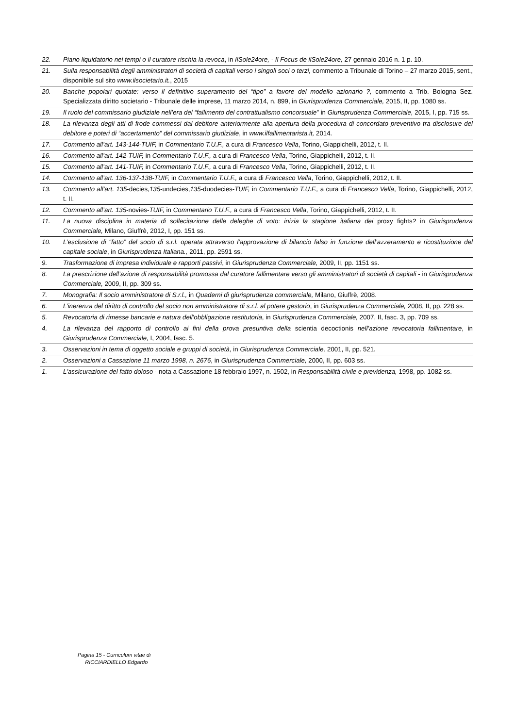| 22. | Piano liquidatorio nei tempi o il curatore rischia la revoca , in IlSole24ore, - Il Focus de ilSole24ore, 27 gennaio 2016 n. 1 p. 10. |
| 21. | Sulla responsabilità degli amministratori di società di capitali verso i singoli soci o terzi, commento a Tribunale di Torino – 27 marzo 2015, sent., disponibile sul sito www.ilsocietario.it. , 2015 |
| 20. | Banche popolari quotate: verso il definitivo superamento del “tipo” a favore del modello azionario ?, commento a Trib. Bologna Sez. Specializzata diritto societario - Tribunale delle imprese, 11 marzo 2014, n. 899, in Giurisprudenza Commerciale, 2015, II, pp. 1080 ss. |
| 19. | Il ruolo del commissario giudiziale nell’era del “fallimento del contrattualismo concorsuale ” in Giurisprudenza Commerciale, 2015, I, pp. 715 ss. |
| 18. | La rilevanza degli atti di frode commessi dal debitore anteriormente alla apertura della procedura di concordato preventivo tra disclosure del debitore e poteri di “accertamento” del commissario giudiziale , in www.ilfallimentarista.it, 2014. |
| 17. | Commento all’art. 143-144-TUIF, in Commentario T.U.F., a cura di Francesco Vella , Torino, Giappichelli, 2012, t. II. |
| 16. | Commento all’art. 142-TUIF, in Commentario T.U.F., a cura di Francesco Vella , Torino, Giappichelli, 2012, t. II. |
| 15. | Commento all’art. 141-TUIF, in Commentario T.U.F., a cura di Francesco Vella , Torino, Giappichelli, 2012, t. II. |
| 14. | Commento all’art. 136-137-138-TUIF, in Commentario T.U.F., a cura di Francesco Vella , Torino, Giappichelli, 2012, t. II. |
| 13. | Commento all’art. 135 -decies, 135 -undecies, 135 -duodecies- TUIF, in Commentario T.U.F., a cura di Francesco Vella , Torino, Giappichelli, 2012, t. II. |
| 12. | Commento all’art. 135 -novies- TUIF, in Commentario T.U.F., a cura di Francesco Vella , Torino, Giappichelli, 2012, t. II. |
| 11. | La nuova disciplina in materia di sollecitazione delle deleghe di voto: inizia la stagione italiana dei proxy fights ? in Giurisprudenza Commerciale, Milano, Giuffrè, 2012, I, pp. 151 ss. |
| 10. | L’esclusione di “fatto” del socio di s.r.l. operata attraverso l’approvazione di bilancio falso in funzione dell’azzeramento e ricostituzione del capitale sociale , in Giurisprudenza Italiana., 2011, pp. 2591 ss. |
| 9. | Trasformazione di impresa individuale e rapporti passivi , in Giurisprudenza Commerciale, 2009, II, pp. 1151 ss. |
| 8. | La prescrizione dell’azione di responsabilità promossa dal curatore fallimentare verso gli amministratori di società di capitali - in Giurisprudenza Commerciale, 2009, II, pp. 309 ss. |
| 7. | Monografia: Il socio amministratore di S.r.l., in Quaderni di giurisprudenza commerciale, Milano, Giuffrè, 2008. |
| 6. | L’inerenza del diritto di controllo del socio non amministratore di s.r.l. al potere gestorio , in Giurisprudenza Commerciale, 2008, II, pp. 228 ss. |
| 5. | Revocatoria di rimesse bancarie e natura dell'obbligazione restitutoria , in Giurisprudenza Commerciale, 2007, II, fasc. 3, pp. 709 ss. |
| 4. | La rilevanza del rapporto di controllo ai fini della prova presuntiva della scientia decoctionis nell’azione revocatoria fallimentare , in Giurisprudenza Commerciale, I, 2004, fasc. 5. |
| 3. | Osservazioni in tema di oggetto sociale e gruppi di società , in Giurisprudenza Commerciale, 2001, II, pp. 521. |
| 2. | Osservazioni a Cassazione 11 marzo 1998, n. 2676 , in Giurisprudenza Commerciale, 2000, II, pp. 603 ss. |
| 1. | L'assicurazione del fatto doloso - nota a Cassazione 18 febbraio 1997, n. 1502, in Responsabilità civile e previdenza, 1998, pp. 1082 ss. |
Pagina 15 - Curriculum vitae di
RICCIARDIELLO Edgardo